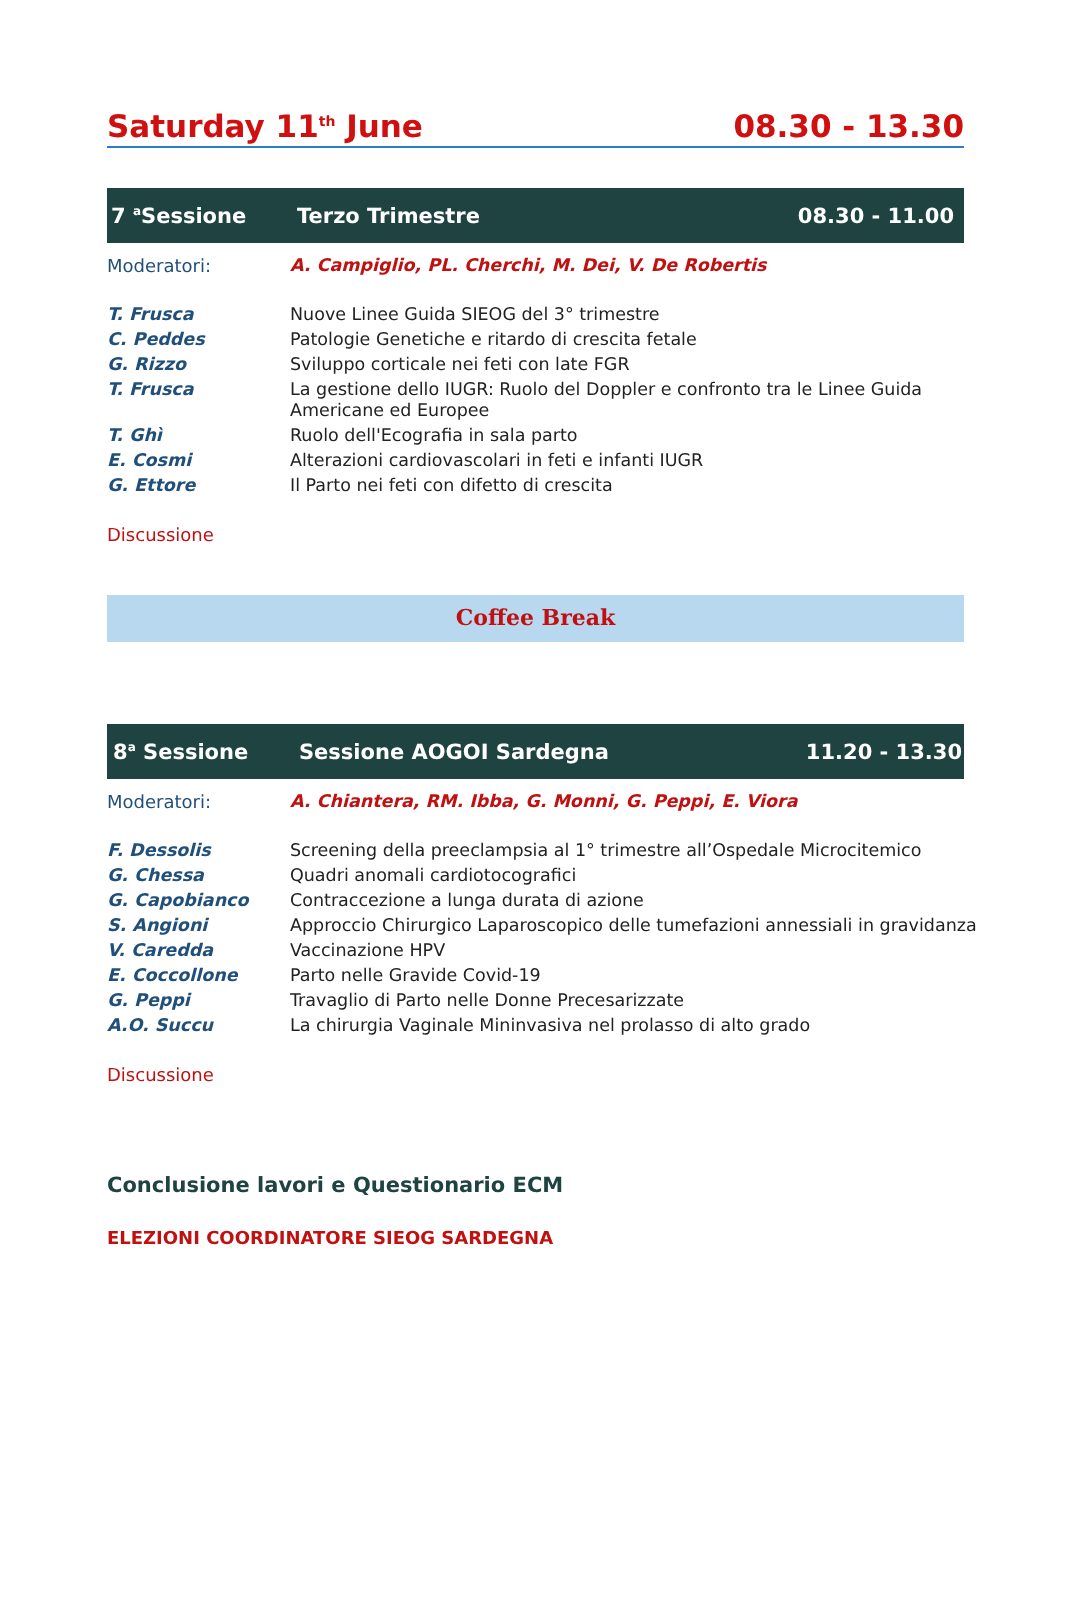Saturday 11<sup>th</sup> June 08.30 - 13.30
7 <sup>a</sup>Sessione Terzo Trimestre 08.30 - 11.00
| Moderatori: | A. Campiglio, PL. Cherchi, M. Dei, V. De Robertis |
| T. Frusca | Nuove Linee Guida SIEOG del 3° trimestre |
| C. Peddes | Patologie Genetiche e ritardo di crescita fetale |
| G. Rizzo | Sviluppo corticale nei feti con late FGR |
| T. Frusca | La gestione dello IUGR: Ruolo del Doppler e confronto tra le Linee Guida Americane ed Europee |
| T. Ghì | Ruolo dell'Ecografia in sala parto |
| E. Cosmi | Alterazioni cardiovascolari in feti e infanti IUGR |
| G. Ettore | Il Parto nei feti con difetto di crescita |
Discussione
Coffee Break
8<sup>a</sup> Sessione Sessione AOGOI Sardegna 11.20 - 13.30
| Moderatori: | A. Chiantera, RM. Ibba, G. Monni, G. Peppi, E. Viora |
| F. Dessolis | Screening della preeclampsia al 1° trimestre all’Ospedale Microcitemico |
| G. Chessa | Quadri anomali cardiotocografici |
| G. Capobianco | Contraccezione a lunga durata di azione |
| S. Angioni | Approccio Chirurgico Laparoscopico delle tumefazioni annessiali in gravidanza |
| V. Caredda | Vaccinazione HPV |
| E. Coccollone | Parto nelle Gravide Covid-19 |
| G. Peppi | Travaglio di Parto nelle Donne Precesarizzate |
| A.O. Succu | La chirurgia Vaginale Mininvasiva nel prolasso di alto grado |
Discussione
Conclusione lavori e Questionario ECM
ELEZIONI COORDINATORE SIEOG SARDEGNA